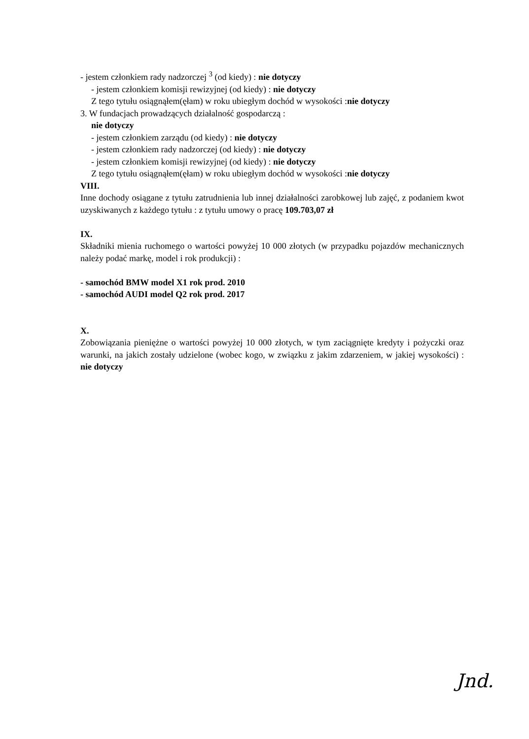- jestem członkiem rady nadzorczej <sup>3</sup> (od kiedy) : nie dotyczy
- jestem członkiem komisji rewizyjnej (od kiedy) : nie dotyczy
Z tego tytułu osiągnąłem(ęłam) w roku ubiegłym dochód w wysokości :nie dotyczy
3. W fundacjach prowadzących działalność gospodarczą :
nie dotyczy
- jestem członkiem zarządu (od kiedy) : nie dotyczy
- jestem członkiem rady nadzorczej (od kiedy) : nie dotyczy
- jestem członkiem komisji rewizyjnej (od kiedy) : nie dotyczy
Z tego tytułu osiągnąłem(ęłam) w roku ubiegłym dochód w wysokości :nie dotyczy
VIII.
Inne dochody osiągane z tytułu zatrudnienia lub innej działalności zarobkowej lub zajęć, z podaniem kwot uzyskiwanych z każdego tytułu : z tytułu umowy o pracę 109.703,07 zł
IX.
Składniki mienia ruchomego o wartości powyżej 10 000 złotych (w przypadku pojazdów mechanicznych należy podać markę, model i rok produkcji) :
- samochód BMW model X1 rok prod. 2010
- samochód AUDI model Q2 rok prod. 2017
X.
Zobowiązania pieniężne o wartości powyżej 10 000 złotych, w tym zaciągnięte kredyty i pożyczki oraz warunki, na jakich zostały udzielone (wobec kogo, w związku z jakim zdarzeniem, w jakiej wysokości) : nie dotyczy
Jnd.